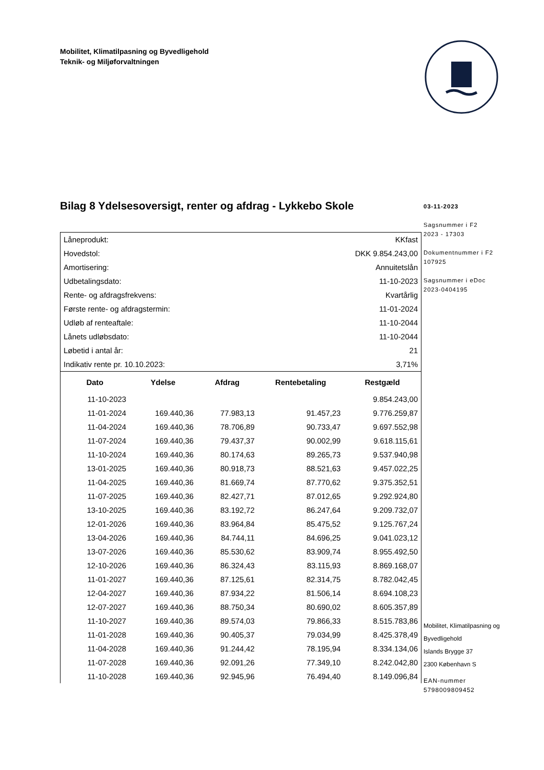Mobilitet, Klimatilpasning og Byvedligehold
Teknik- og Miljøforvaltningen
Bilag 8 Ydelsesoversigt, renter og afdrag - Lykkebo Skole
| Låneprodukt: | KKfast |
| Hovedstol: | DKK 9.854.243,00 |
| Amortisering: | Annuitetslån |
| Udbetalingsdato: | 11-10-2023 |
| Rente- og afdragsfrekvens: | Kvartårlig |
| Første rente- og afdragstermin: | 11-01-2024 |
| Udløb af renteaftale: | 11-10-2044 |
| Lånets udløbsdato: | 11-10-2044 |
| Løbetid i antal år: | 21 |
| Indikativ rente pr. 10.10.2023: | 3,71% |
| Dato | Ydelse | Afdrag | Rentebetaling | Restgæld |
| --- | --- | --- | --- | --- |
| 11-10-2023 | | | | 9.854.243,00 |
| 11-01-2024 | 169.440,36 | 77.983,13 | 91.457,23 | 9.776.259,87 |
| 11-04-2024 | 169.440,36 | 78.706,89 | 90.733,47 | 9.697.552,98 |
| 11-07-2024 | 169.440,36 | 79.437,37 | 90.002,99 | 9.618.115,61 |
| 11-10-2024 | 169.440,36 | 80.174,63 | 89.265,73 | 9.537.940,98 |
| 13-01-2025 | 169.440,36 | 80.918,73 | 88.521,63 | 9.457.022,25 |
| 11-04-2025 | 169.440,36 | 81.669,74 | 87.770,62 | 9.375.352,51 |
| 11-07-2025 | 169.440,36 | 82.427,71 | 87.012,65 | 9.292.924,80 |
| 13-10-2025 | 169.440,36 | 83.192,72 | 86.247,64 | 9.209.732,07 |
| 12-01-2026 | 169.440,36 | 83.964,84 | 85.475,52 | 9.125.767,24 |
| 13-04-2026 | 169.440,36 | 84.744,11 | 84.696,25 | 9.041.023,12 |
| 13-07-2026 | 169.440,36 | 85.530,62 | 83.909,74 | 8.955.492,50 |
| 12-10-2026 | 169.440,36 | 86.324,43 | 83.115,93 | 8.869.168,07 |
| 11-01-2027 | 169.440,36 | 87.125,61 | 82.314,75 | 8.782.042,45 |
| 12-04-2027 | 169.440,36 | 87.934,22 | 81.506,14 | 8.694.108,23 |
| 12-07-2027 | 169.440,36 | 88.750,34 | 80.690,02 | 8.605.357,89 |
| 11-10-2027 | 169.440,36 | 89.574,03 | 79.866,33 | 8.515.783,86 |
| 11-01-2028 | 169.440,36 | 90.405,37 | 79.034,99 | 8.425.378,49 |
| 11-04-2028 | 169.440,36 | 91.244,42 | 78.195,94 | 8.334.134,06 |
| 11-07-2028 | 169.440,36 | 92.091,26 | 77.349,10 | 8.242.042,80 |
| 11-10-2028 | 169.440,36 | 92.945,96 | 76.494,40 | 8.149.096,84 |
03-11-2023
Sagsnummer i F2
2023 - 17303
Dokumentnummer i F2
107925
Sagsnummer i eDoc
2023-0404195
Mobilitet, Klimatilpasning og
Byvedligehold
Islands Brygge 37
2300 København S
EAN-nummer
5798009809452